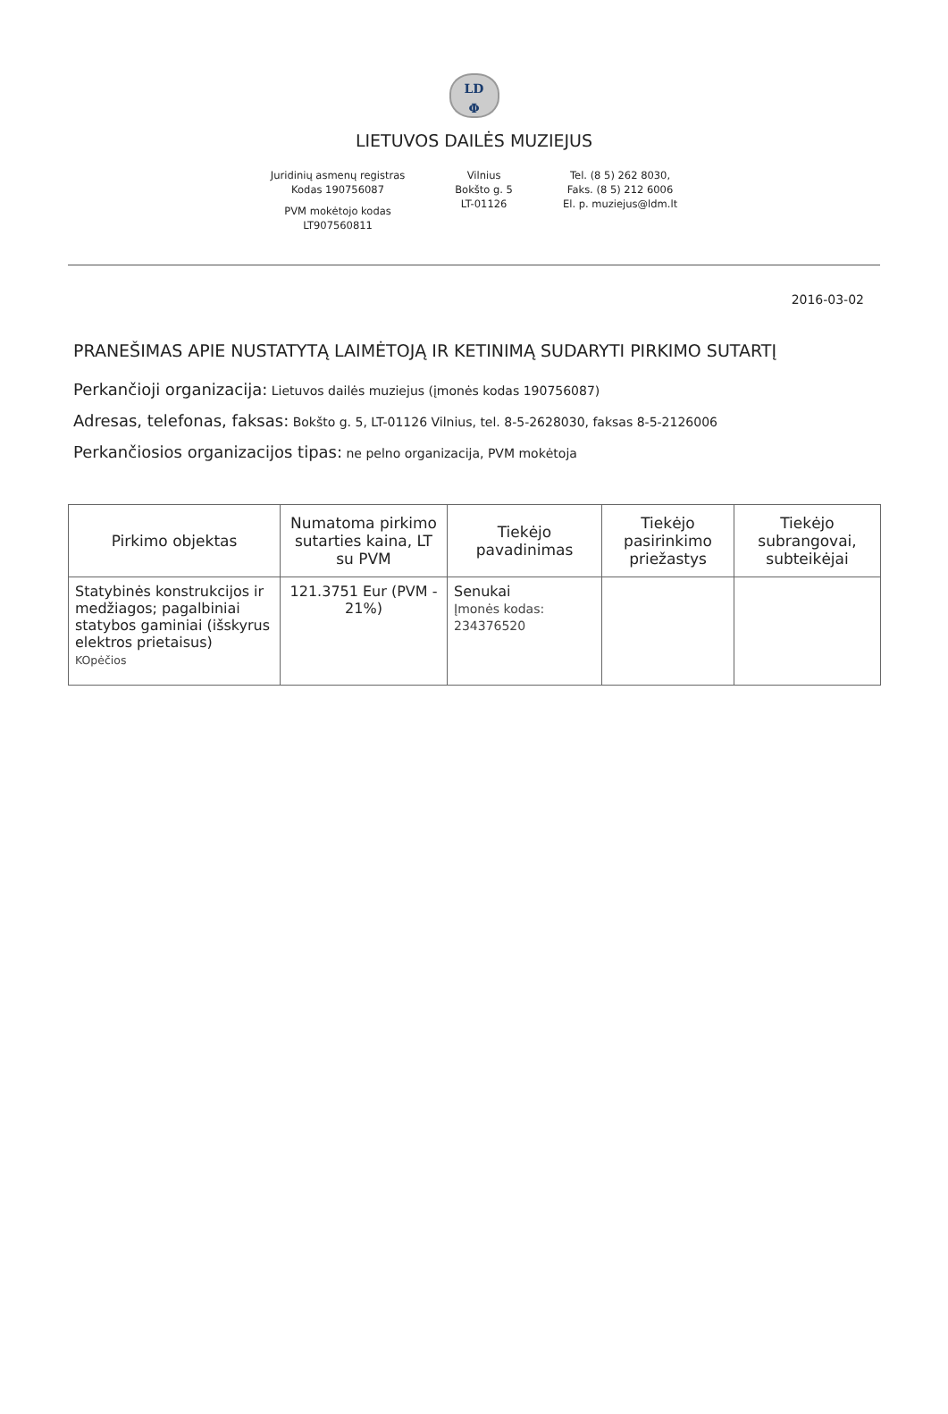LD
Φ
LIETUVOS DAILĖS MUZIEJUS
Juridinių asmenų registras
Kodas 190756087
PVM mokėtojo kodas
LT907560811
Vilnius
Bokšto g. 5
LT-01126
Tel. (8 5) 262 8030,
Faks. (8 5) 212 6006
El. p. muziejus@ldm.lt
2016-03-02
PRANEŠIMAS APIE NUSTATYTĄ LAIMĖTOJĄ IR KETINIMĄ SUDARYTI PIRKIMO SUTARTĮ
Perkančioji organizacija: Lietuvos dailės muziejus (įmonės kodas 190756087)
Adresas, telefonas, faksas: Bokšto g. 5, LT-01126 Vilnius, tel. 8-5-2628030, faksas 8-5-2126006
Perkančiosios organizacijos tipas: ne pelno organizacija, PVM mokėtoja
| Pirkimo objektas | Numatoma pirkimo sutarties kaina, LT su PVM | Tiekėjo pavadinimas | Tiekėjo pasirinkimo priežastys | Tiekėjo subrangovai, subteikėjai |
| --- | --- | --- | --- | --- |
| Statybinės konstrukcijos ir medžiagos; pagalbiniai statybos gaminiai (išskyrus elektros prietaisus) KOpėčios | 121.3751 Eur (PVM - 21%) | Senukai Įmonės kodas: 234376520 | | |